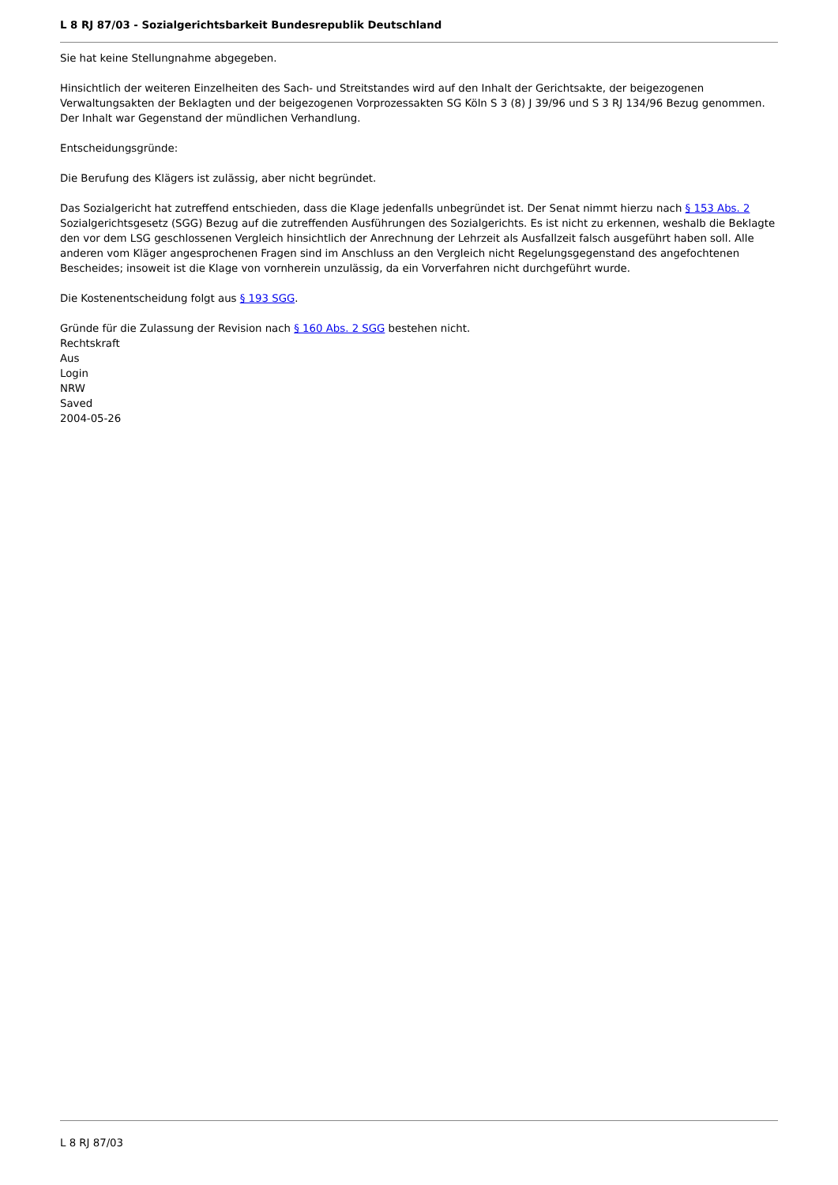L 8 RJ 87/03 - Sozialgerichtsbarkeit Bundesrepublik Deutschland
Sie hat keine Stellungnahme abgegeben.
Hinsichtlich der weiteren Einzelheiten des Sach- und Streitstandes wird auf den Inhalt der Gerichtsakte, der beigezogenen Verwaltungsakten der Beklagten und der beigezogenen Vorprozessakten SG Köln S 3 (8) J 39/96 und S 3 RJ 134/96 Bezug genommen. Der Inhalt war Gegenstand der mündlichen Verhandlung.
Entscheidungsgründe:
Die Berufung des Klägers ist zulässig, aber nicht begründet.
Das Sozialgericht hat zutreffend entschieden, dass die Klage jedenfalls unbegründet ist. Der Senat nimmt hierzu nach § 153 Abs. 2 Sozialgerichtsgesetz (SGG) Bezug auf die zutreffenden Ausführungen des Sozialgerichts. Es ist nicht zu erkennen, weshalb die Beklagte den vor dem LSG geschlossenen Vergleich hinsichtlich der Anrechnung der Lehrzeit als Ausfallzeit falsch ausgeführt haben soll. Alle anderen vom Kläger angesprochenen Fragen sind im Anschluss an den Vergleich nicht Regelungsgegenstand des angefochtenen Bescheides; insoweit ist die Klage von vornherein unzulässig, da ein Vorverfahren nicht durchgeführt wurde.
Die Kostenentscheidung folgt aus § 193 SGG.
Gründe für die Zulassung der Revision nach § 160 Abs. 2 SGG bestehen nicht.
Rechtskraft
Aus
Login
NRW
Saved
2004-05-26
L 8 RJ 87/03